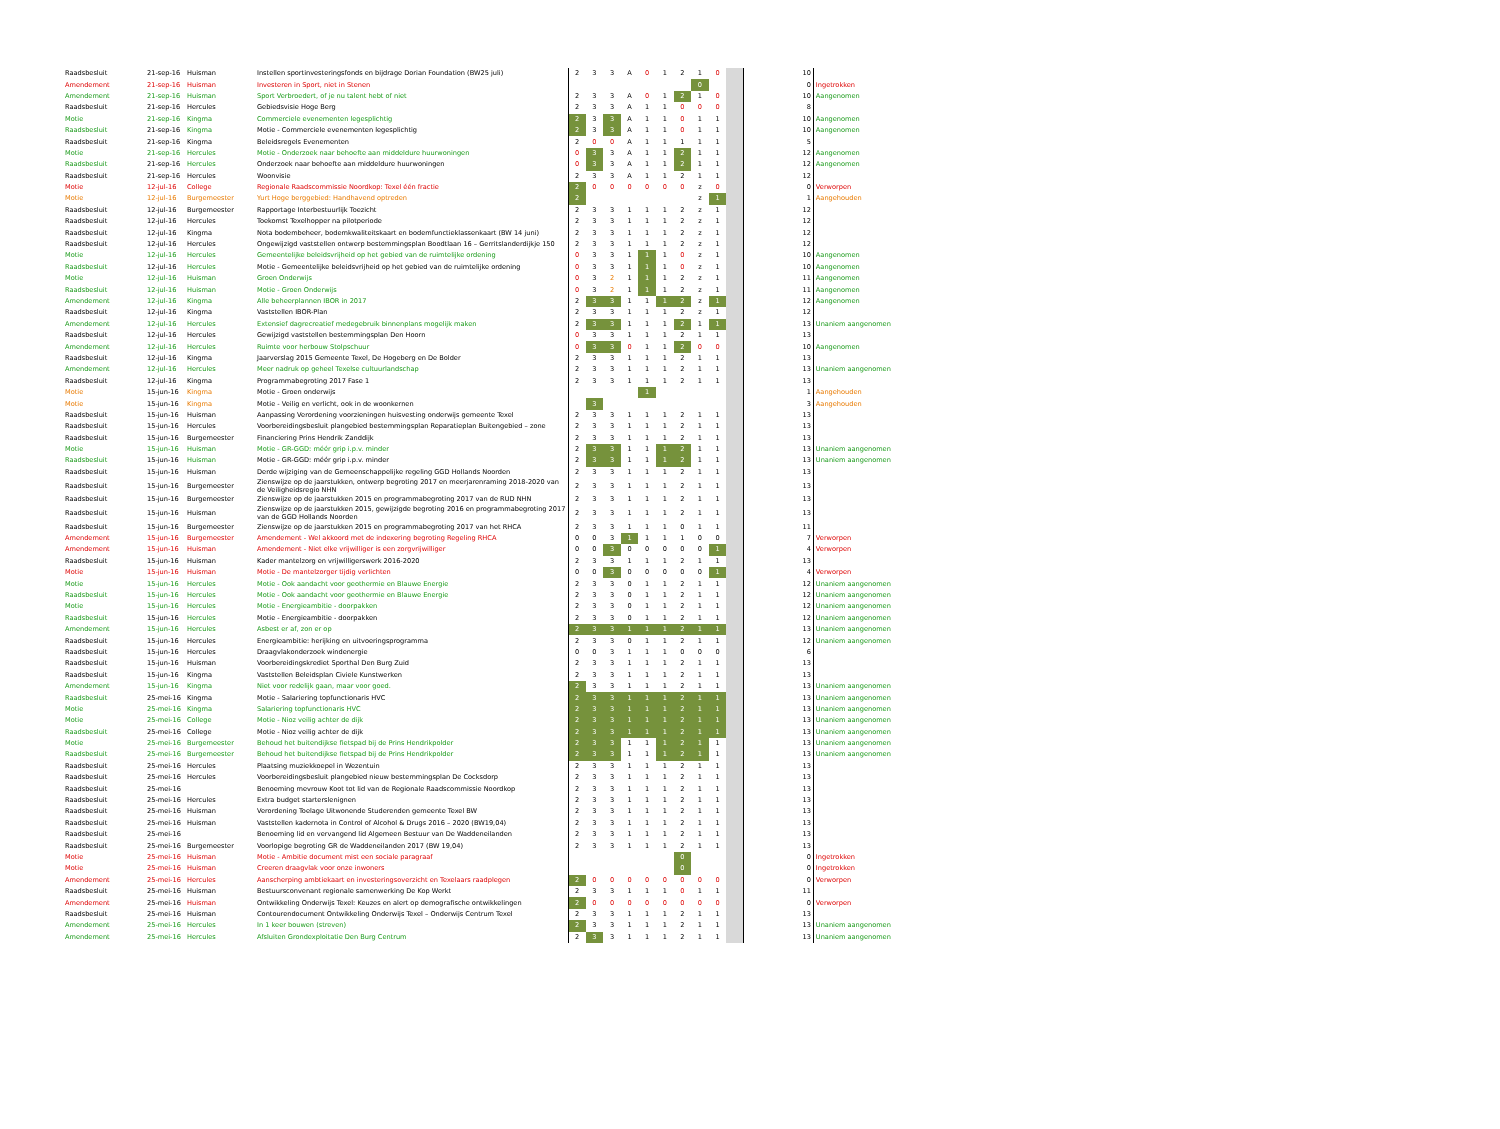| Raadsbesluit | 21-sep-16 | Huisman | Instellen sportinvesteringsfonds en bijdrage Dorian Foundation (BW25 juli) | 2 | 3 | 3 | A | 0 | 1 | 2 | 1 | 0 | | 10 | |
| Amendement | 21-sep-16 | Huisman | Investeren in Sport, niet in Stenen | | | | | | | | 0 | | | 0 | Ingetrokken |
| Amendement | 21-sep-16 | Huisman | Sport Verbroedert, of je nu talent hebt of niet | 2 | 3 | 3 | A | 0 | 1 | 2 | 1 | 0 | | 10 | Aangenomen |
| Raadsbesluit | 21-sep-16 | Hercules | Gebiedsvisie Hoge Berg | 2 | 3 | 3 | A | 1 | 1 | 0 | 0 | 0 | | 8 | |
| Motie | 21-sep-16 | Kingma | Commerciele evenementen legesplichtig | 2 | 3 | 3 | A | 1 | 1 | 0 | 1 | 1 | | 10 | Aangenomen |
| Raadsbesluit | 21-sep-16 | Kingma | Motie - Commerciele evenementen legesplichtig | 2 | 3 | 3 | A | 1 | 1 | 0 | 1 | 1 | | 10 | Aangenomen |
| Raadsbesluit | 21-sep-16 | Kingma | Beleidsregels Evenementen | 2 | 0 | 0 | A | 1 | 1 | 1 | 1 | 1 | | 5 | |
| Motie | 21-sep-16 | Hercules | Motie - Onderzoek naar behoefte aan middeldure huurwoningen | 0 | 3 | 3 | A | 1 | 1 | 2 | 1 | 1 | | 12 | Aangenomen |
| Raadsbesluit | 21-sep-16 | Hercules | Onderzoek naar behoefte aan middeldure huurwoningen | 0 | 3 | 3 | A | 1 | 1 | 2 | 1 | 1 | | 12 | Aangenomen |
| Raadsbesluit | 21-sep-16 | Hercules | Woonvisie | 2 | 3 | 3 | A | 1 | 1 | 2 | 1 | 1 | | 12 | |
| Motie | 12-jul-16 | College | Regionale Raadscommissie Noordkop: Texel één fractie | 2 | 0 | 0 | 0 | 0 | 0 | 0 | z | 0 | | 0 | Verworpen |
| Motie | 12-jul-16 | Burgemeester | Yurt Hoge berggebied: Handhavend optreden | 2 | | | | | | | z | 1 | | 1 | Aangehouden |
| Raadsbesluit | 12-jul-16 | Burgemeester | Rapportage Interbestuurlijk Toezicht | 2 | 3 | 3 | 1 | 1 | 1 | 2 | z | 1 | | 12 | |
| Raadsbesluit | 12-jul-16 | Hercules | Toekomst Texelhopper na pilotperiode | 2 | 3 | 3 | 1 | 1 | 1 | 2 | z | 1 | | 12 | |
| Raadsbesluit | 12-jul-16 | Kingma | Nota bodembeheer, bodemkwaliteitskaart en bodemfunctieklassenkaart (BW 14 juni) | 2 | 3 | 3 | 1 | 1 | 1 | 2 | z | 1 | | 12 | |
| Raadsbesluit | 12-jul-16 | Hercules | Ongewijzigd vaststellen ontwerp bestemmingsplan Boodtlaan 16 – Gerritslanderdijkje 150 | 2 | 3 | 3 | 1 | 1 | 1 | 2 | z | 1 | | 12 | |
| Motie | 12-jul-16 | Hercules | Gemeentelijke beleidsvrijheid op het gebied van de ruimtelijke ordening | 0 | 3 | 3 | 1 | 1 | 1 | 0 | z | 1 | | 10 | Aangenomen |
| Raadsbesluit | 12-jul-16 | Hercules | Motie - Gemeentelijke beleidsvrijheid op het gebied van de ruimtelijke ordening | 0 | 3 | 3 | 1 | 1 | 1 | 0 | z | 1 | | 10 | Aangenomen |
| Motie | 12-jul-16 | Huisman | Groen Onderwijs | 0 | 3 | 2 | 1 | 1 | 1 | 2 | z | 1 | | 11 | Aangenomen |
| Raadsbesluit | 12-jul-16 | Huisman | Motie - Groen Onderwijs | 0 | 3 | 2 | 1 | 1 | 1 | 2 | z | 1 | | 11 | Aangenomen |
| Amendement | 12-jul-16 | Kingma | Alle beheerplannen IBOR in 2017 | 2 | 3 | 3 | 1 | 1 | 1 | 2 | z | 1 | | 12 | Aangenomen |
| Raadsbesluit | 12-jul-16 | Kingma | Vaststellen IBOR-Plan | 2 | 3 | 3 | 1 | 1 | 1 | 2 | z | 1 | | 12 | |
| Amendement | 12-jul-16 | Hercules | Extensief dagrecreatief medegebruik binnenplans mogelijk maken | 2 | 3 | 3 | 1 | 1 | 1 | 2 | 1 | 1 | | 13 | Unaniem aangenomen |
| Raadsbesluit | 12-jul-16 | Hercules | Gewijzigd vaststellen bestemmingsplan Den Hoorn | 0 | 3 | 3 | 1 | 1 | 1 | 2 | 1 | 1 | | 13 | |
| Amendement | 12-jul-16 | Hercules | Ruimte voor herbouw Stolpschuur | 0 | 3 | 3 | 0 | 1 | 1 | 2 | 0 | 0 | | 10 | Aangenomen |
| Raadsbesluit | 12-jul-16 | Kingma | Jaarverslag 2015 Gemeente Texel, De Hogeberg en De Bolder | 2 | 3 | 3 | 1 | 1 | 1 | 2 | 1 | 1 | | 13 | |
| Amendement | 12-jul-16 | Hercules | Meer nadruk op geheel Texelse cultuurlandschap | 2 | 3 | 3 | 1 | 1 | 1 | 2 | 1 | 1 | | 13 | Unaniem aangenomen |
| Raadsbesluit | 12-jul-16 | Kingma | Programmabegroting 2017 Fase 1 | 2 | 3 | 3 | 1 | 1 | 1 | 2 | 1 | 1 | | 13 | |
| Motie | 15-jun-16 | Kingma | Motie - Groen onderwijs | | | | | 1 | | | | | | 1 | Aangehouden |
| Motie | 15-jun-16 | Kingma | Motie - Veilig en verlicht, ook in de woonkernen | | 3 | | | | | | | | | 3 | Aangehouden |
| Raadsbesluit | 15-jun-16 | Huisman | Aanpassing Verordening voorzieningen huisvesting onderwijs gemeente Texel | 2 | 3 | 3 | 1 | 1 | 1 | 2 | 1 | 1 | | 13 | |
| Raadsbesluit | 15-jun-16 | Hercules | Voorbereidingsbesluit plangebied bestemmingsplan Reparatieplan Buitengebied – zone | 2 | 3 | 3 | 1 | 1 | 1 | 2 | 1 | 1 | | 13 | |
| Raadsbesluit | 15-jun-16 | Burgemeester | Financiering Prins Hendrik Zanddijk | 2 | 3 | 3 | 1 | 1 | 1 | 2 | 1 | 1 | | 13 | |
| Motie | 15-jun-16 | Huisman | Motie - GR-GGD: méér grip i.p.v. minder | 2 | 3 | 3 | 1 | 1 | 1 | 2 | 1 | 1 | | 13 | Unaniem aangenomen |
| Raadsbesluit | 15-jun-16 | Huisman | Motie - GR-GGD: méér grip i.p.v. minder | 2 | 3 | 3 | 1 | 1 | 1 | 2 | 1 | 1 | | 13 | Unaniem aangenomen |
| Raadsbesluit | 15-jun-16 | Huisman | Derde wijziging van de Gemeenschappelijke regeling GGD Hollands Noorden | 2 | 3 | 3 | 1 | 1 | 1 | 2 | 1 | 1 | | 13 | |
| Raadsbesluit | 15-jun-16 | Burgemeester | Zienswijze op de jaarstukken, ontwerp begroting 2017 en meerjarenraming 2018-2020 van de Veiligheidsregio NHN | 2 | 3 | 3 | 1 | 1 | 1 | 2 | 1 | 1 | | 13 | |
| Raadsbesluit | 15-jun-16 | Burgemeester | Zienswijze op de jaarstukken 2015 en programmabegroting 2017 van de RUD NHN | 2 | 3 | 3 | 1 | 1 | 1 | 2 | 1 | 1 | | 13 | |
| Raadsbesluit | 15-jun-16 | Huisman | Zienswijze op de jaarstukken 2015, gewijzigde begroting 2016 en programmabegroting 2017 van de GGD Hollands Noorden | 2 | 3 | 3 | 1 | 1 | 1 | 2 | 1 | 1 | | 13 | |
| Raadsbesluit | 15-jun-16 | Burgemeester | Zienswijze op de jaarstukken 2015 en programmabegroting 2017 van het RHCA | 2 | 3 | 3 | 1 | 1 | 1 | 0 | 1 | 1 | | 11 | |
| Amendement | 15-jun-16 | Burgemeester | Amendement - Wel akkoord met de indexering begroting Regeling RHCA | 0 | 0 | 3 | 1 | 1 | 1 | 1 | 0 | 0 | | 7 | Verworpen |
| Amendement | 15-jun-16 | Huisman | Amendement - Niet elke vrijwilliger is een zorgvrijwilliger | 0 | 0 | 3 | 0 | 0 | 0 | 0 | 0 | 1 | | 4 | Verworpen |
| Raadsbesluit | 15-jun-16 | Huisman | Kader mantelzorg en vrijwilligerswerk 2016-2020 | 2 | 3 | 3 | 1 | 1 | 1 | 2 | 1 | 1 | | 13 | |
| Motie | 15-jun-16 | Huisman | Motie - De mantelzorger tijdig verlichten | 0 | 0 | 3 | 0 | 0 | 0 | 0 | 0 | 1 | | 4 | Verworpen |
| Motie | 15-jun-16 | Hercules | Motie - Ook aandacht voor geothermie en Blauwe Energie | 2 | 3 | 3 | 0 | 1 | 1 | 2 | 1 | 1 | | 12 | Unaniem aangenomen |
| Raadsbesluit | 15-jun-16 | Hercules | Motie - Ook aandacht voor geothermie en Blauwe Energie | 2 | 3 | 3 | 0 | 1 | 1 | 2 | 1 | 1 | | 12 | Unaniem aangenomen |
| Motie | 15-jun-16 | Hercules | Motie - Energieambitie - doorpakken | 2 | 3 | 3 | 0 | 1 | 1 | 2 | 1 | 1 | | 12 | Unaniem aangenomen |
| Raadsbesluit | 15-jun-16 | Hercules | Motie - Energieambitie - doorpakken | 2 | 3 | 3 | 0 | 1 | 1 | 2 | 1 | 1 | | 12 | Unaniem aangenomen |
| Amendement | 15-jun-16 | Hercules | Asbest er af, zon er op | 2 | 3 | 3 | 1 | 1 | 1 | 2 | 1 | 1 | | 13 | Unaniem aangenomen |
| Raadsbesluit | 15-jun-16 | Hercules | Energieambitie: herijking en uitvoeringsprogramma | 2 | 3 | 3 | 0 | 1 | 1 | 2 | 1 | 1 | | 12 | Unaniem aangenomen |
| Raadsbesluit | 15-jun-16 | Hercules | Draagvlakonderzoek windenergie | 0 | 0 | 3 | 1 | 1 | 1 | 0 | 0 | 0 | | 6 | |
| Raadsbesluit | 15-jun-16 | Huisman | Voorbereidingskrediet Sporthal Den Burg Zuid | 2 | 3 | 3 | 1 | 1 | 1 | 2 | 1 | 1 | | 13 | |
| Raadsbesluit | 15-jun-16 | Kingma | Vaststellen Beleidsplan Civiele Kunstwerken | 2 | 3 | 3 | 1 | 1 | 1 | 2 | 1 | 1 | | 13 | |
| Amendement | 15-jun-16 | Kingma | Niet voor redelijk gaan, maar voor goed. | 2 | 3 | 3 | 1 | 1 | 1 | 2 | 1 | 1 | | 13 | Unaniem aangenomen |
| Raadsbesluit | 25-mei-16 | Kingma | Motie - Salariering topfunctionaris HVC | 2 | 3 | 3 | 1 | 1 | 1 | 2 | 1 | 1 | | 13 | Unaniem aangenomen |
| Motie | 25-mei-16 | Kingma | Salariering topfunctionaris HVC | 2 | 3 | 3 | 1 | 1 | 1 | 2 | 1 | 1 | | 13 | Unaniem aangenomen |
| Motie | 25-mei-16 | College | Motie - Nioz veilig achter de dijk | 2 | 3 | 3 | 1 | 1 | 1 | 2 | 1 | 1 | | 13 | Unaniem aangenomen |
| Raadsbesluit | 25-mei-16 | College | Motie - Nioz veilig achter de dijk | 2 | 3 | 3 | 1 | 1 | 1 | 2 | 1 | 1 | | 13 | Unaniem aangenomen |
| Motie | 25-mei-16 | Burgemeester | Behoud het buitendijkse fietspad bij de Prins Hendrikpolder | 2 | 3 | 3 | 1 | 1 | 1 | 2 | 1 | 1 | | 13 | Unaniem aangenomen |
| Raadsbesluit | 25-mei-16 | Burgemeester | Behoud het buitendijkse fietspad bij de Prins Hendrikpolder | 2 | 3 | 3 | 1 | 1 | 1 | 2 | 1 | 1 | | 13 | Unaniem aangenomen |
| Raadsbesluit | 25-mei-16 | Hercules | Plaatsing muziekkoepel in Wezentuin | 2 | 3 | 3 | 1 | 1 | 1 | 2 | 1 | 1 | | 13 | |
| Raadsbesluit | 25-mei-16 | Hercules | Voorbereidingsbesluit plangebied nieuw bestemmingsplan De Cocksdorp | 2 | 3 | 3 | 1 | 1 | 1 | 2 | 1 | 1 | | 13 | |
| Raadsbesluit | 25-mei-16 | | Benoeming mevrouw Koot tot lid van de Regionale Raadscommissie Noordkop | 2 | 3 | 3 | 1 | 1 | 1 | 2 | 1 | 1 | | 13 | |
| Raadsbesluit | 25-mei-16 | Hercules | Extra budget starterslenignen | 2 | 3 | 3 | 1 | 1 | 1 | 2 | 1 | 1 | | 13 | |
| Raadsbesluit | 25-mei-16 | Huisman | Verordening Toelage Uitwonende Studerenden gemeente Texel BW | 2 | 3 | 3 | 1 | 1 | 1 | 2 | 1 | 1 | | 13 | |
| Raadsbesluit | 25-mei-16 | Huisman | Vaststellen kadernota in Control of Alcohol & Drugs 2016 – 2020 (BW19,04) | 2 | 3 | 3 | 1 | 1 | 1 | 2 | 1 | 1 | | 13 | |
| Raadsbesluit | 25-mei-16 | | Benoeming lid en vervangend lid Algemeen Bestuur van De Waddeneilanden | 2 | 3 | 3 | 1 | 1 | 1 | 2 | 1 | 1 | | 13 | |
| Raadsbesluit | 25-mei-16 | Burgemeester | Voorlopige begroting GR de Waddeneilanden 2017 (BW 19,04) | 2 | 3 | 3 | 1 | 1 | 1 | 2 | 1 | 1 | | 13 | |
| Motie | 25-mei-16 | Huisman | Motie - Ambitie document mist een sociale paragraaf | | | | | | | 0 | | | | 0 | Ingetrokken |
| Motie | 25-mei-16 | Huisman | Creeren draagvlak voor onze inwoners | | | | | | | 0 | | | | 0 | Ingetrokken |
| Amendement | 25-mei-16 | Hercules | Aanscherping ambtiekaart en investeringsoverzicht en Texelaars raadplegen | 2 | 0 | 0 | 0 | 0 | 0 | 0 | 0 | 0 | | 0 | Verworpen |
| Raadsbesluit | 25-mei-16 | Huisman | Bestuursconvenant regionale samenwerking De Kop Werkt | 2 | 3 | 3 | 1 | 1 | 1 | 0 | 1 | 1 | | 11 | |
| Amendement | 25-mei-16 | Huisman | Ontwikkeling Onderwijs Texel: Keuzes en alert op demografische ontwikkelingen | 2 | 0 | 0 | 0 | 0 | 0 | 0 | 0 | 0 | | 0 | Verworpen |
| Raadsbesluit | 25-mei-16 | Huisman | Contourendocument Ontwikkeling Onderwijs Texel – Onderwijs Centrum Texel | 2 | 3 | 3 | 1 | 1 | 1 | 2 | 1 | 1 | | 13 | |
| Amendement | 25-mei-16 | Hercules | In 1 keer bouwen (streven) | 2 | 3 | 3 | 1 | 1 | 1 | 2 | 1 | 1 | | 13 | Unaniem aangenomen |
| Amendement | 25-mei-16 | Hercules | Afsluiten Grondexploitatie Den Burg Centrum | 2 | 3 | 3 | 1 | 1 | 1 | 2 | 1 | 1 | | 13 | Unaniem aangenomen |